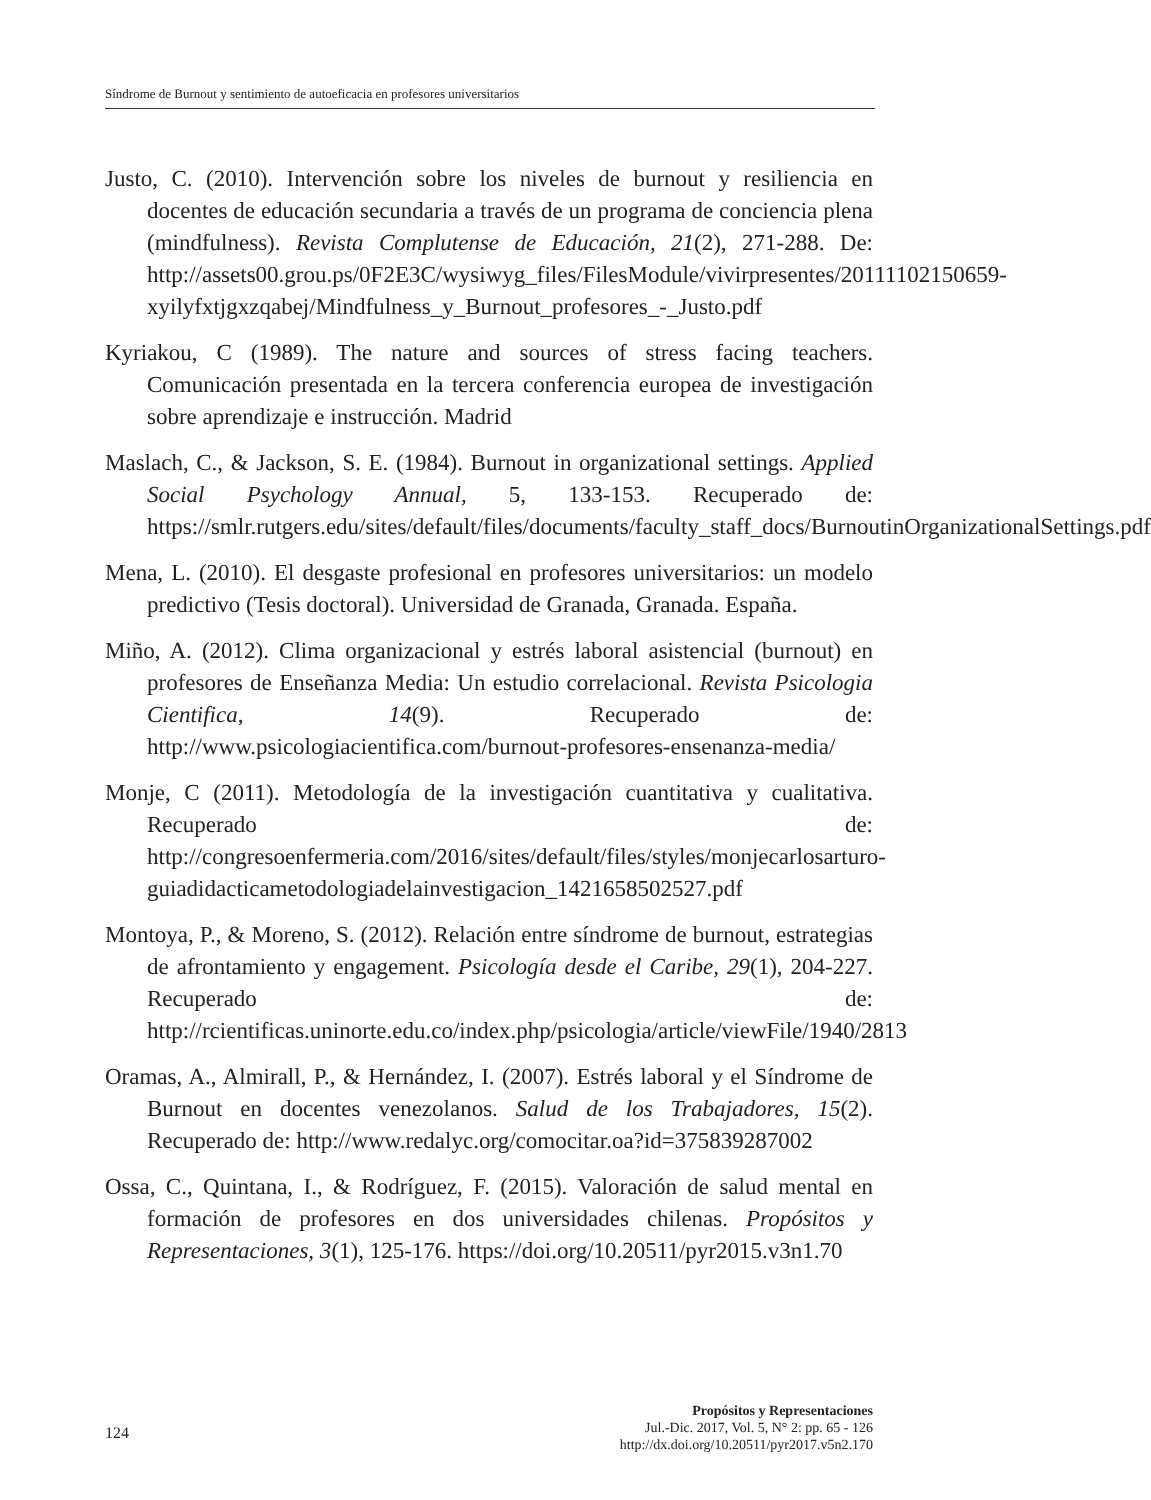Síndrome de Burnout y sentimiento de autoeficacia en profesores universitarios
Justo, C. (2010). Intervención sobre los niveles de burnout y resiliencia en docentes de educación secundaria a través de un programa de conciencia plena (mindfulness). Revista Complutense de Educación, 21(2), 271-288. De: http://assets00.grou.ps/0F2E3C/wysiwyg_files/FilesModule/vivirpresentes/20111102150659-xyilyfxtjgxzqabej/Mindfulness_y_Burnout_profesores_-_Justo.pdf
Kyriakou, C (1989). The nature and sources of stress facing teachers. Comunicación presentada en la tercera conferencia europea de investigación sobre aprendizaje e instrucción. Madrid
Maslach, C., & Jackson, S. E. (1984). Burnout in organizational settings. Applied Social Psychology Annual, 5, 133-153. Recuperado de: https://smlr.rutgers.edu/sites/default/files/documents/faculty_staff_docs/BurnoutinOrganizationalSettings.pdf
Mena, L. (2010). El desgaste profesional en profesores universitarios: un modelo predictivo (Tesis doctoral). Universidad de Granada, Granada. España.
Miño, A. (2012). Clima organizacional y estrés laboral asistencial (burnout) en profesores de Enseñanza Media: Un estudio correlacional. Revista Psicologia Cientifica, 14(9). Recuperado de: http://www.psicologiacientifica.com/burnout-profesores-ensenanza-media/
Monje, C (2011). Metodología de la investigación cuantitativa y cualitativa. Recuperado de: http://congresoenfermeria.com/2016/sites/default/files/styles/monjecarlosarturo-guiadidacticametodologiadelainvestigacion_1421658502527.pdf
Montoya, P., & Moreno, S. (2012). Relación entre síndrome de burnout, estrategias de afrontamiento y engagement. Psicología desde el Caribe, 29(1), 204-227. Recuperado de: http://rcientificas.uninorte.edu.co/index.php/psicologia/article/viewFile/1940/2813
Oramas, A., Almirall, P., & Hernández, I. (2007). Estrés laboral y el Síndrome de Burnout en docentes venezolanos. Salud de los Trabajadores, 15(2). Recuperado de: http://www.redalyc.org/comocitar.oa?id=375839287002
Ossa, C., Quintana, I., & Rodríguez, F. (2015). Valoración de salud mental en formación de profesores en dos universidades chilenas. Propósitos y Representaciones, 3(1), 125-176. https://doi.org/10.20511/pyr2015.v3n1.70
124
Propósitos y Representaciones
Jul.-Dic. 2017, Vol. 5, N° 2: pp. 65 - 126
http://dx.doi.org/10.20511/pyr2017.v5n2.170